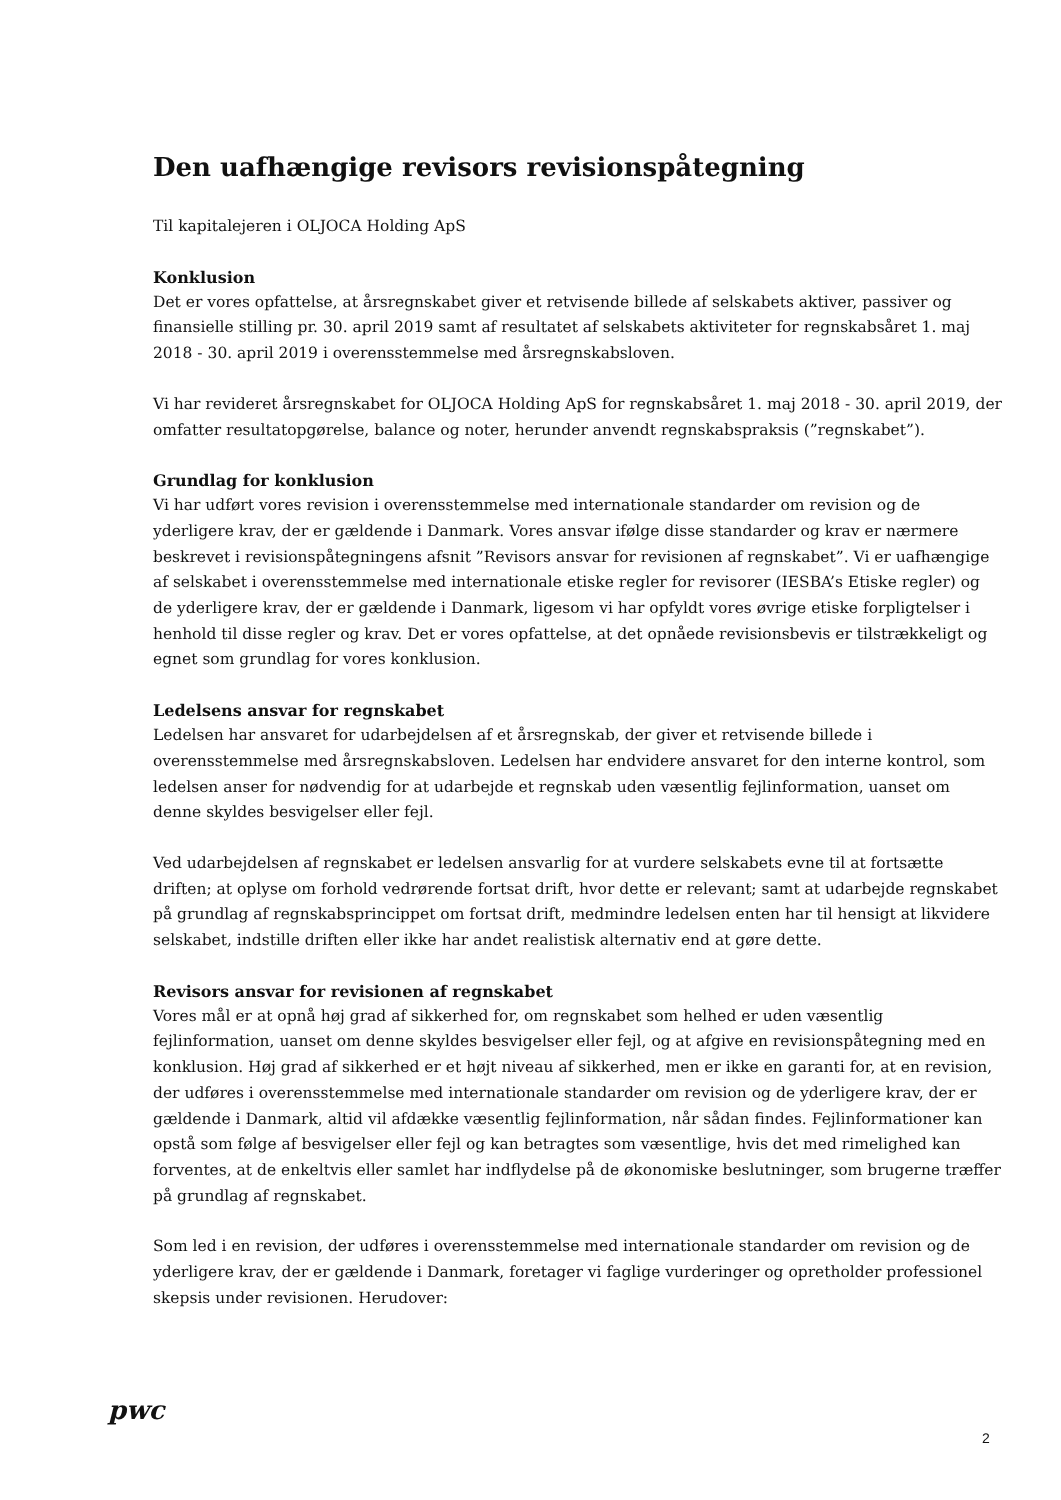Den uafhængige revisors revisionspåtegning
Til kapitalejeren i OLJOCA Holding ApS
Konklusion
Det er vores opfattelse, at årsregnskabet giver et retvisende billede af selskabets aktiver, passiver og finansielle stilling pr. 30. april 2019 samt af resultatet af selskabets aktiviteter for regnskabsåret 1. maj 2018 - 30. april 2019 i overensstemmelse med årsregnskabsloven.
Vi har revideret årsregnskabet for OLJOCA Holding ApS for regnskabsåret 1. maj 2018 - 30. april 2019, der omfatter resultatopgørelse, balance og noter, herunder anvendt regnskabspraksis (”regnskabet”).
Grundlag for konklusion
Vi har udført vores revision i overensstemmelse med internationale standarder om revision og de yderligere krav, der er gældende i Danmark. Vores ansvar ifølge disse standarder og krav er nærmere beskrevet i revisionspåtegningens afsnit ”Revisors ansvar for revisionen af regnskabet”. Vi er uafhængige af selskabet i overensstemmelse med internationale etiske regler for revisorer (IESBA’s Etiske regler) og de yderligere krav, der er gældende i Danmark, ligesom vi har opfyldt vores øvrige etiske forpligtelser i henhold til disse regler og krav. Det er vores opfattelse, at det opnåede revisionsbevis er tilstrækkeligt og egnet som grundlag for vores konklusion.
Ledelsens ansvar for regnskabet
Ledelsen har ansvaret for udarbejdelsen af et årsregnskab, der giver et retvisende billede i overensstemmelse med årsregnskabsloven. Ledelsen har endvidere ansvaret for den interne kontrol, som ledelsen anser for nødvendig for at udarbejde et regnskab uden væsentlig fejlinformation, uanset om denne skyldes besvigelser eller fejl.
Ved udarbejdelsen af regnskabet er ledelsen ansvarlig for at vurdere selskabets evne til at fortsætte driften; at oplyse om forhold vedrørende fortsat drift, hvor dette er relevant; samt at udarbejde regnskabet på grundlag af regnskabsprincippet om fortsat drift, medmindre ledelsen enten har til hensigt at likvidere selskabet, indstille driften eller ikke har andet realistisk alternativ end at gøre dette.
Revisors ansvar for revisionen af regnskabet
Vores mål er at opnå høj grad af sikkerhed for, om regnskabet som helhed er uden væsentlig fejlinformation, uanset om denne skyldes besvigelser eller fejl, og at afgive en revisionspåtegning med en konklusion. Høj grad af sikkerhed er et højt niveau af sikkerhed, men er ikke en garanti for, at en revision, der udføres i overensstemmelse med internationale standarder om revision og de yderligere krav, der er gældende i Danmark, altid vil afdække væsentlig fejlinformation, når sådan findes. Fejlinformationer kan opstå som følge af besvigelser eller fejl og kan betragtes som væsentlige, hvis det med rimelighed kan forventes, at de enkeltvis eller samlet har indflydelse på de økonomiske beslutninger, som brugerne træffer på grundlag af regnskabet.
Som led i en revision, der udføres i overensstemmelse med internationale standarder om revision og de yderligere krav, der er gældende i Danmark, foretager vi faglige vurderinger og opretholder professionel skepsis under revisionen. Herudover:
pwc
2